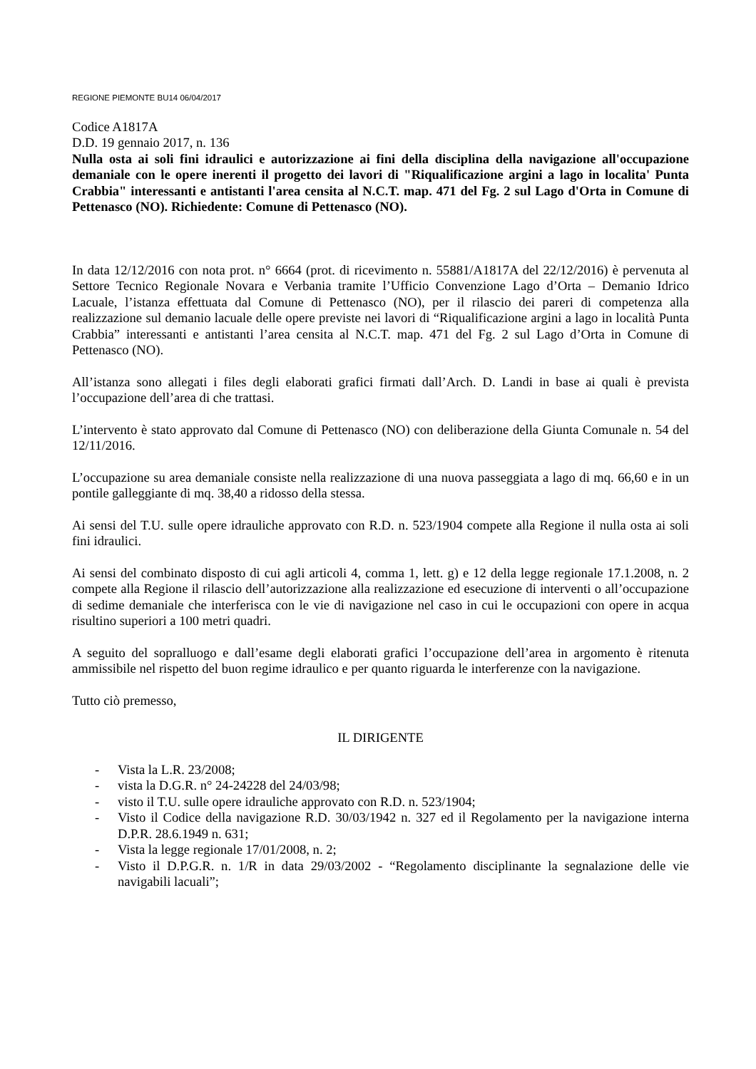REGIONE PIEMONTE BU14 06/04/2017
Codice A1817A
D.D. 19 gennaio 2017, n. 136
Nulla osta ai soli fini idraulici e autorizzazione ai fini della disciplina della navigazione all'occupazione demaniale con le opere inerenti il progetto dei lavori di "Riqualificazione argini a lago in localita' Punta Crabbia" interessanti e antistanti l'area censita al N.C.T. map. 471 del Fg. 2 sul Lago d'Orta in Comune di Pettenasco (NO). Richiedente: Comune di Pettenasco (NO).
In data 12/12/2016 con nota prot. n° 6664 (prot. di ricevimento n. 55881/A1817A del 22/12/2016) è pervenuta al Settore Tecnico Regionale Novara e Verbania tramite l’Ufficio Convenzione Lago d’Orta – Demanio Idrico Lacuale, l’istanza effettuata dal Comune di Pettenasco (NO), per il rilascio dei pareri di competenza alla realizzazione sul demanio lacuale delle opere previste nei lavori di “Riqualificazione argini a lago in località Punta Crabbia” interessanti e antistanti l’area censita al N.C.T. map. 471 del Fg. 2 sul Lago d’Orta in Comune di Pettenasco (NO).
All’istanza sono allegati i files degli elaborati grafici firmati dall’Arch. D. Landi in base ai quali è prevista l’occupazione dell’area di che trattasi.
L’intervento è stato approvato dal Comune di Pettenasco (NO) con deliberazione della Giunta Comunale n. 54 del 12/11/2016.
L’occupazione su area demaniale consiste nella realizzazione di una nuova passeggiata a lago di mq. 66,60 e in un pontile galleggiante di mq. 38,40 a ridosso della stessa.
Ai sensi del T.U. sulle opere idrauliche approvato con R.D. n. 523/1904 compete alla Regione il nulla osta ai soli fini idraulici.
Ai sensi del combinato disposto di cui agli articoli 4, comma 1, lett. g) e 12 della legge regionale 17.1.2008, n. 2 compete alla Regione il rilascio dell’autorizzazione alla realizzazione ed esecuzione di interventi o all’occupazione di sedime demaniale che interferisca con le vie di navigazione nel caso in cui le occupazioni con opere in acqua risultino superiori a 100 metri quadri.
A seguito del sopralluogo e dall’esame degli elaborati grafici l’occupazione dell’area in argomento è ritenuta ammissibile nel rispetto del buon regime idraulico e per quanto riguarda le interferenze con la navigazione.
Tutto ciò premesso,
IL DIRIGENTE
- Vista la L.R. 23/2008;
- vista la D.G.R. n° 24-24228 del 24/03/98;
- visto il T.U. sulle opere idrauliche approvato con R.D. n. 523/1904;
- Visto il Codice della navigazione R.D. 30/03/1942 n. 327 ed il Regolamento per la navigazione interna D.P.R. 28.6.1949 n. 631;
- Vista la legge regionale 17/01/2008, n. 2;
- Visto il D.P.G.R. n. 1/R in data 29/03/2002 - “Regolamento disciplinante la segnalazione delle vie navigabili lacuali”;